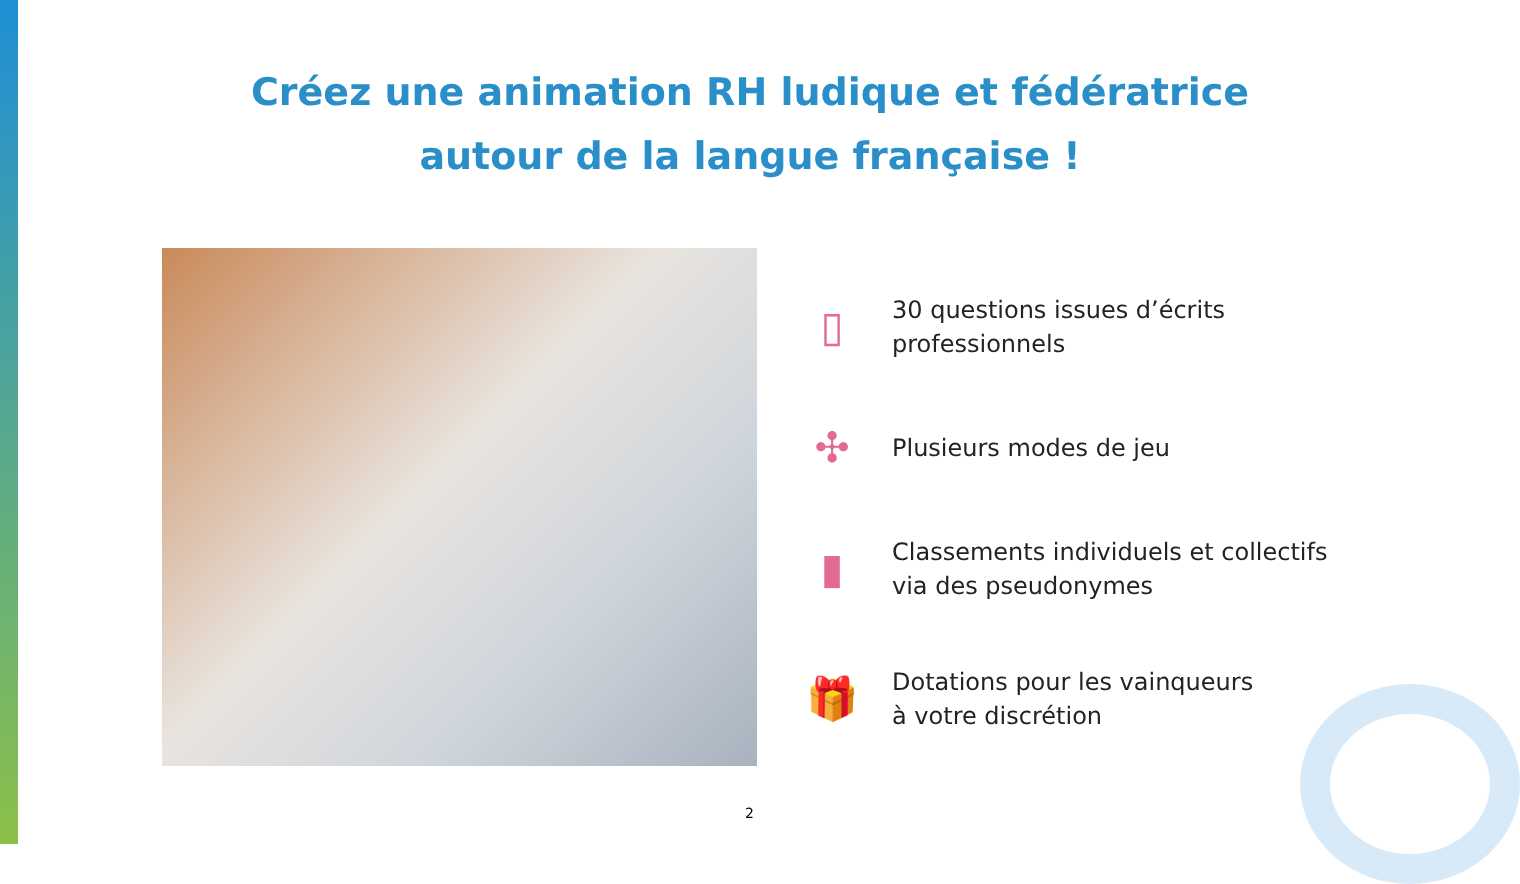Créez une animation RH ludique et fédératrice
autour de la langue française !
▯
30 questions issues d’écrits
professionnels
✣
Plusieurs modes de jeu
▮
Classements individuels et collectifs
via des pseudonymes
🎁
Dotations pour les vainqueurs
à votre discrétion
2